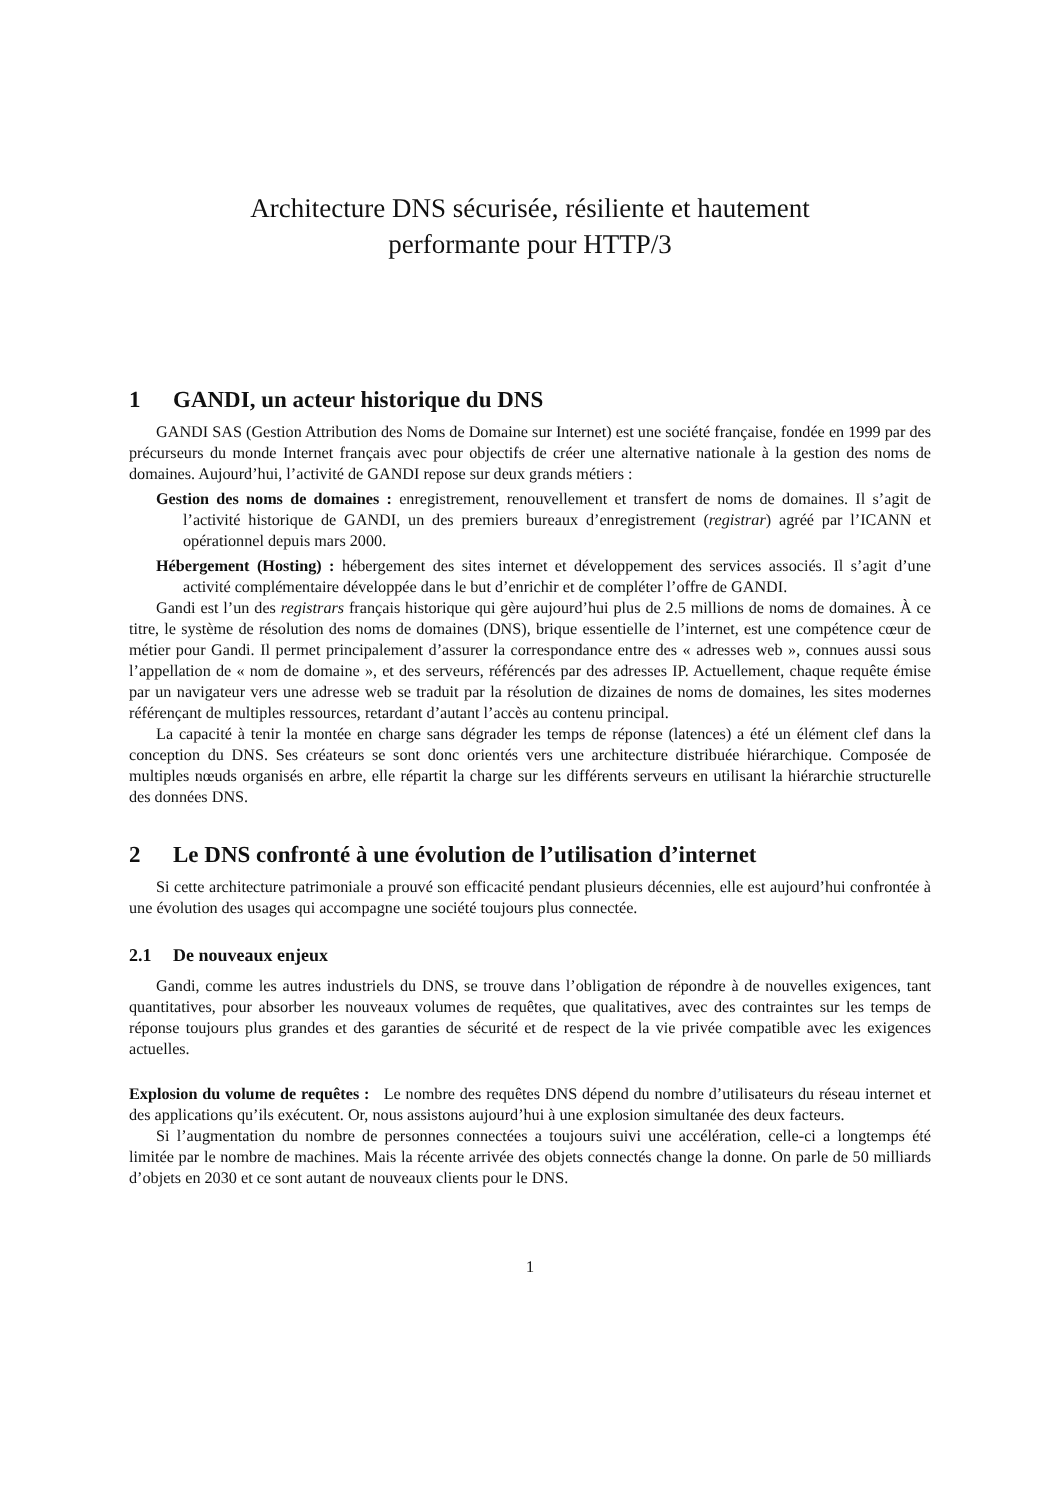Architecture DNS sécurisée, résiliente et hautement
performante pour HTTP/3
1 GANDI, un acteur historique du DNS
GANDI SAS (Gestion Attribution des Noms de Domaine sur Internet) est une société française, fondée en 1999 par des précurseurs du monde Internet français avec pour objectifs de créer une alternative nationale à la gestion des noms de domaines. Aujourd’hui, l’activité de GANDI repose sur deux grands métiers :
Gestion des noms de domaines : enregistrement, renouvellement et transfert de noms de domaines. Il s’agit de l’activité historique de GANDI, un des premiers bureaux d’enregistrement (registrar) agréé par l’ICANN et opérationnel depuis mars 2000.
Hébergement (Hosting) : hébergement des sites internet et développement des services associés. Il s’agit d’une activité complémentaire développée dans le but d’enrichir et de compléter l’offre de GANDI.
Gandi est l’un des registrars français historique qui gère aujourd’hui plus de 2.5 millions de noms de domaines. À ce titre, le système de résolution des noms de domaines (DNS), brique essentielle de l’internet, est une compétence cœur de métier pour Gandi. Il permet principalement d’assurer la correspondance entre des « adresses web », connues aussi sous l’appellation de « nom de domaine », et des serveurs, référencés par des adresses IP. Actuellement, chaque requête émise par un navigateur vers une adresse web se traduit par la résolution de dizaines de noms de domaines, les sites modernes référençant de multiples ressources, retardant d’autant l’accès au contenu principal.
La capacité à tenir la montée en charge sans dégrader les temps de réponse (latences) a été un élément clef dans la conception du DNS. Ses créateurs se sont donc orientés vers une architecture distribuée hiérarchique. Composée de multiples nœuds organisés en arbre, elle répartit la charge sur les différents serveurs en utilisant la hiérarchie structurelle des données DNS.
2 Le DNS confronté à une évolution de l’utilisation d’internet
Si cette architecture patrimoniale a prouvé son efficacité pendant plusieurs décennies, elle est aujourd’hui confrontée à une évolution des usages qui accompagne une société toujours plus connectée.
2.1 De nouveaux enjeux
Gandi, comme les autres industriels du DNS, se trouve dans l’obligation de répondre à de nouvelles exigences, tant quantitatives, pour absorber les nouveaux volumes de requêtes, que qualitatives, avec des contraintes sur les temps de réponse toujours plus grandes et des garanties de sécurité et de respect de la vie privée compatible avec les exigences actuelles.
Explosion du volume de requêtes : Le nombre des requêtes DNS dépend du nombre d’utilisateurs du réseau internet et des applications qu’ils exécutent. Or, nous assistons aujourd’hui à une explosion simultanée des deux facteurs.
Si l’augmentation du nombre de personnes connectées a toujours suivi une accélération, celle-ci a longtemps été limitée par le nombre de machines. Mais la récente arrivée des objets connectés change la donne. On parle de 50 milliards d’objets en 2030 et ce sont autant de nouveaux clients pour le DNS.
1